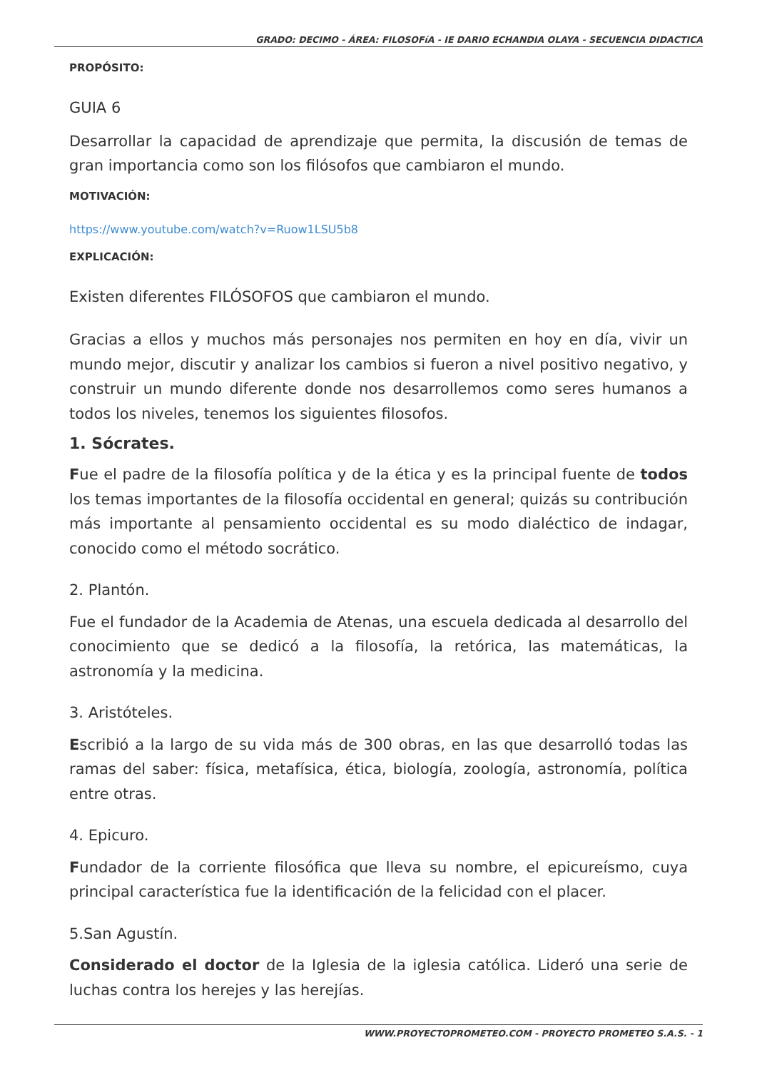GRADO: DECIMO - ÁREA: FILOSOFíA - IE DARIO ECHANDIA OLAYA - SECUENCIA DIDACTICA
PROPÓSITO:
GUIA 6
Desarrollar la capacidad de aprendizaje que permita, la discusión de temas de gran importancia como son los filósofos que cambiaron el mundo.
MOTIVACIÓN:
https://www.youtube.com/watch?v=Ruow1LSU5b8
EXPLICACIÓN:
Existen diferentes FILÓSOFOS que cambiaron el mundo.
Gracias a ellos y muchos más personajes nos permiten en hoy en día, vivir un mundo mejor, discutir y analizar los cambios si fueron a nivel positivo negativo, y construir un mundo diferente donde nos desarrollemos como seres humanos a todos los niveles, tenemos los siguientes filosofos.
1. Sócrates.
Fue el padre de la filosofía política y de la ética y es la principal fuente de todos los temas importantes de la filosofía occidental en general; quizás su contribución más importante al pensamiento occidental es su modo dialéctico de indagar, conocido como el método socrático.
2. Plantón.
Fue el fundador de la Academia de Atenas, una escuela dedicada al desarrollo del conocimiento que se dedicó a la filosofía, la retórica, las matemáticas, la astronomía y la medicina.
3. Aristóteles.
Escribió a la largo de su vida más de 300 obras, en las que desarrolló todas las ramas del saber: física, metafísica, ética, biología, zoología, astronomía, política entre otras.
4. Epicuro.
Fundador de la corriente filosófica que lleva su nombre, el epicureísmo, cuya principal característica fue la identificación de la felicidad con el placer.
5.San Agustín.
Considerado el doctor de la Iglesia de la iglesia católica. Lideró una serie de luchas contra los herejes y las herejías.
WWW.PROYECTOPROMETEO.COM - PROYECTO PROMETEO S.A.S. - 1